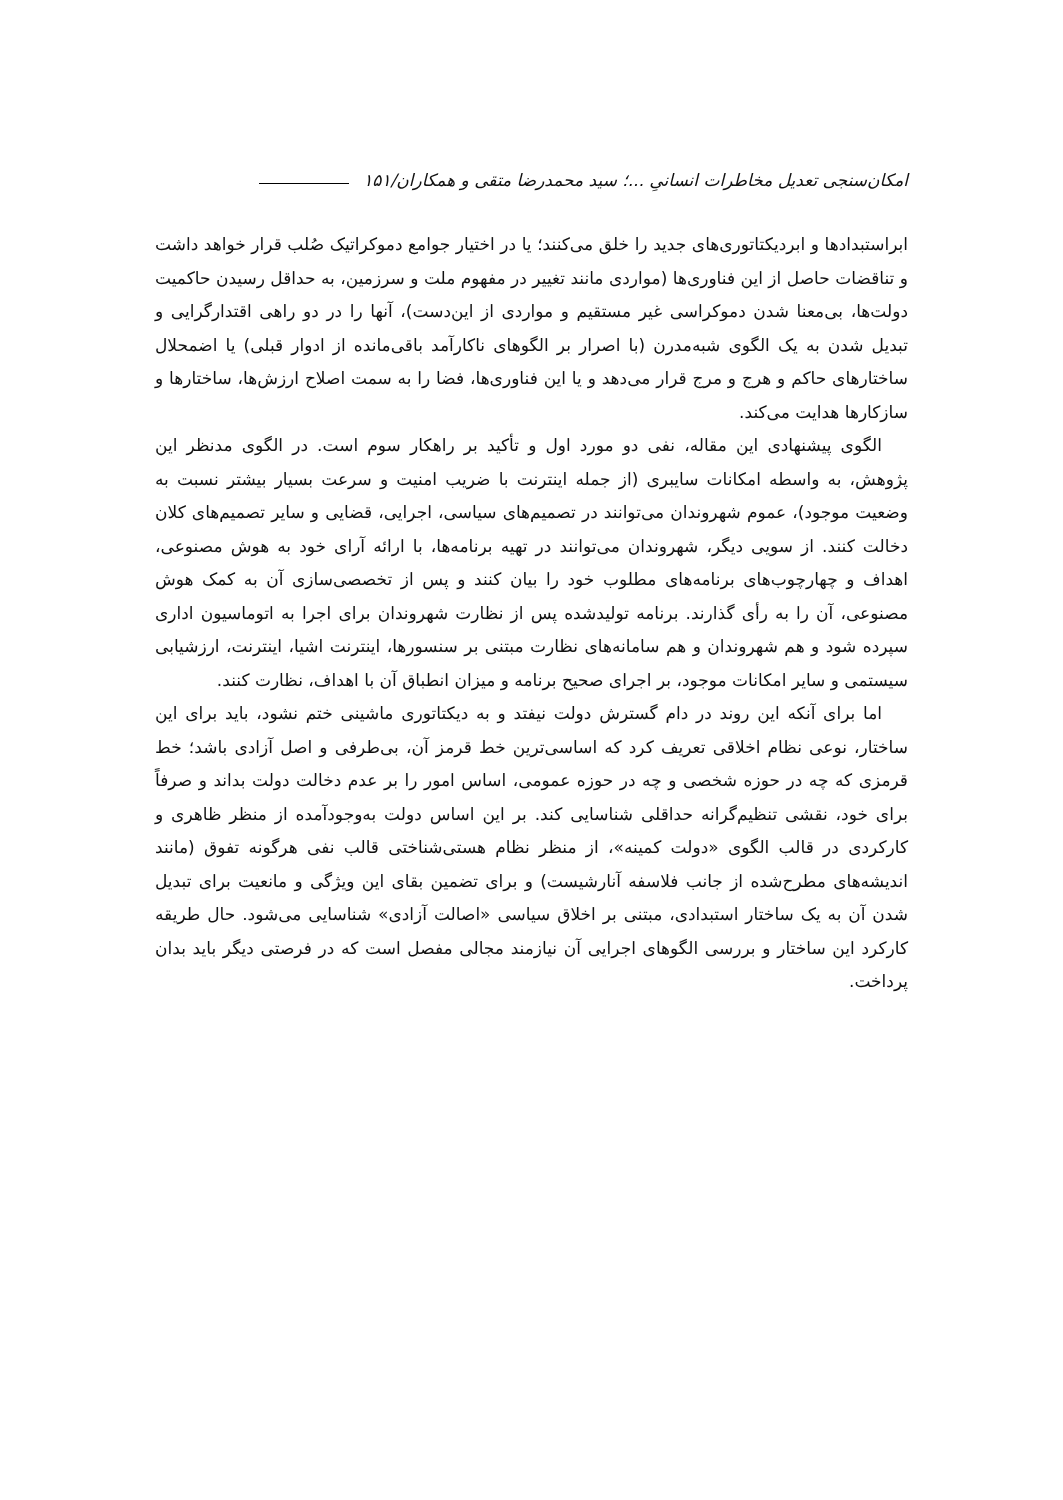امکان‌سنجی تعدیل مخاطرات انسانیِ ...؛ سید محمدرضا متقی و همکاران/۱۵۱
ابراستبدادها و ابردیکتاتوری‌های جدید را خلق می‌کنند؛ یا در اختیار جوامع دموکراتیک صُلب قرار خواهد داشت و تناقضات حاصل از این فناوری‌ها (مواردی مانند تغییر در مفهوم ملت و سرزمین، به حداقل رسیدن حاکمیت دولت‌ها، بی‌معنا شدن دموکراسی غیر مستقیم و مواردی از این‌دست)، آنها را در دو راهی اقتدارگرایی و تبدیل شدن به یک الگوی شبه‌مدرن (با اصرار بر الگوهای ناکارآمد باقی‌مانده از ادوار قبلی) یا اضمحلال ساختارهای حاکم و هرج و مرج قرار می‌دهد و یا این فناوری‌ها، فضا را به سمت اصلاح ارزش‌ها، ساختارها و سازکارها هدایت می‌کند.
الگوی پیشنهادی این مقاله، نفی دو مورد اول و تأکید بر راهکار سوم است. در الگوی مدنظر این پژوهش، به واسطه امکانات سایبری (از جمله اینترنت با ضریب امنیت و سرعت بسیار بیشتر نسبت به وضعیت موجود)، عموم شهروندان می‌توانند در تصمیم‌های سیاسی، اجرایی، قضایی و سایر تصمیم‌های کلان دخالت کنند. از سویی دیگر، شهروندان می‌توانند در تهیه برنامه‌ها، با ارائه آرای خود به هوش مصنوعی، اهداف و چهارچوب‌های برنامه‌های مطلوب خود را بیان کنند و پس از تخصصی‌سازی آن به کمک هوش مصنوعی، آن را به رأی گذارند. برنامه تولیدشده پس از نظارت شهروندان برای اجرا به اتوماسیون اداری سپرده شود و هم شهروندان و هم سامانه‌های نظارت مبتنی بر سنسورها، اینترنت اشیا، اینترنت، ارزشیابی سیستمی و سایر امکانات موجود، بر اجرای صحیح برنامه و میزان انطباق آن با اهداف، نظارت کنند.
اما برای آنکه این روند در دام گسترش دولت نیفتد و به دیکتاتوری ماشینی ختم نشود، باید برای این ساختار، نوعی نظام اخلاقی تعریف کرد که اساسی‌ترین خط قرمز آن، بی‌طرفی و اصل آزادی باشد؛ خط قرمزی که چه در حوزه شخصی و چه در حوزه عمومی، اساس امور را بر عدم دخالت دولت بداند و صرفاً برای خود، نقشی تنظیم‌گرانه حداقلی شناسایی کند. بر این اساس دولت به‌وجودآمده از منظر ظاهری و کارکردی در قالب الگوی «دولت کمینه»، از منظر نظام هستی‌شناختی قالب نفی هرگونه تفوق (مانند اندیشه‌های مطرح‌شده از جانب فلاسفه آنارشیست) و برای تضمین بقای این ویژگی و مانعیت برای تبدیل شدن آن به یک ساختار استبدادی، مبتنی بر اخلاق سیاسی «اصالت آزادی» شناسایی می‌شود. حال طریقه کارکرد این ساختار و بررسی الگوهای اجرایی آن نیازمند مجالی مفصل است که در فرصتی دیگر باید بدان پرداخت.